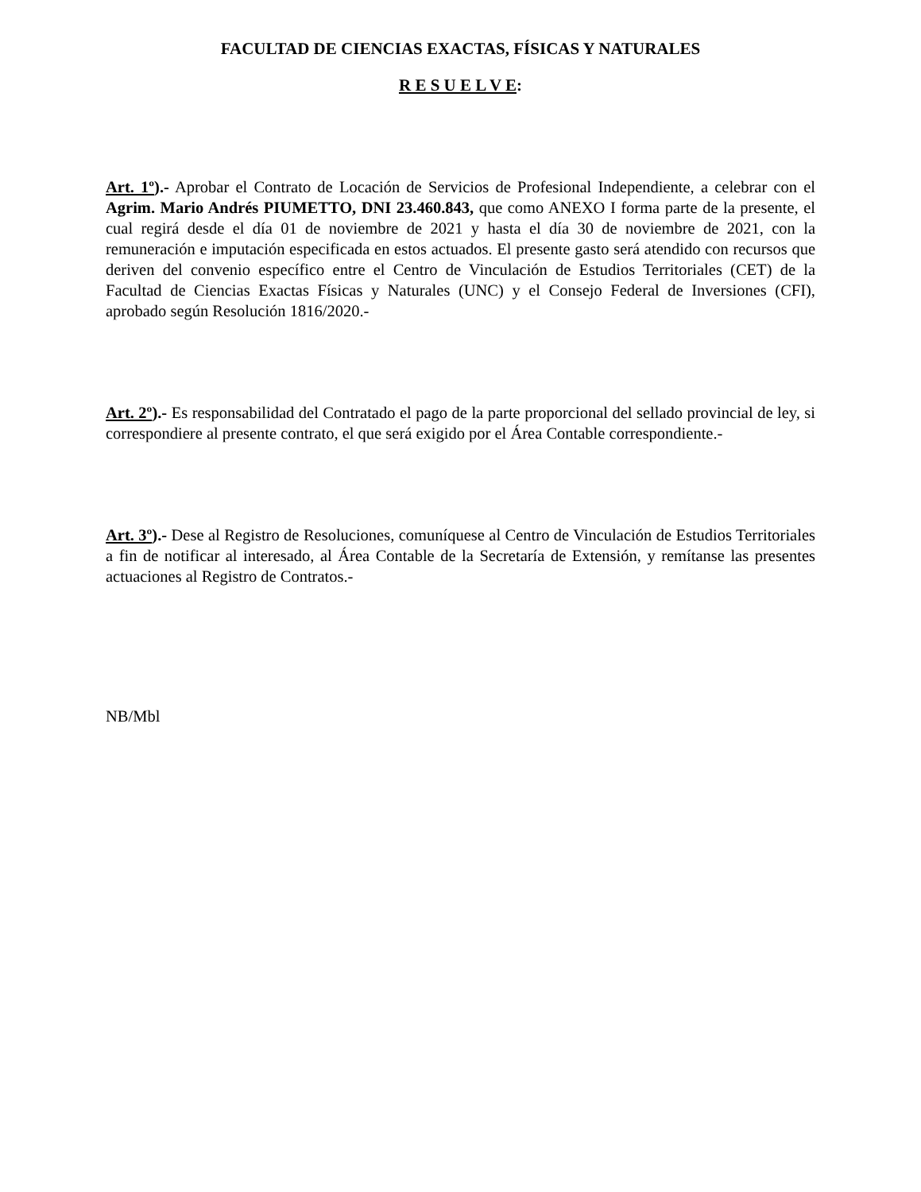FACULTAD DE CIENCIAS EXACTAS, FÍSICAS Y NATURALES
R E S U E L V E:
Art. 1º).- Aprobar el Contrato de Locación de Servicios de Profesional Independiente, a celebrar con el Agrim. Mario Andrés PIUMETTO, DNI 23.460.843, que como ANEXO I forma parte de la presente, el cual regirá desde el día 01 de noviembre de 2021 y hasta el día 30 de noviembre de 2021, con la remuneración e imputación especificada en estos actuados. El presente gasto será atendido con recursos que deriven del convenio específico entre el Centro de Vinculación de Estudios Territoriales (CET) de la Facultad de Ciencias Exactas Físicas y Naturales (UNC) y el Consejo Federal de Inversiones (CFI), aprobado según Resolución 1816/2020.-
Art. 2º).- Es responsabilidad del Contratado el pago de la parte proporcional del sellado provincial de ley, si correspondiere al presente contrato, el que será exigido por el Área Contable correspondiente.-
Art. 3º).- Dese al Registro de Resoluciones, comuníquese al Centro de Vinculación de Estudios Territoriales a fin de notificar al interesado, al Área Contable de la Secretaría de Extensión, y remítanse las presentes actuaciones al Registro de Contratos.-
NB/Mbl